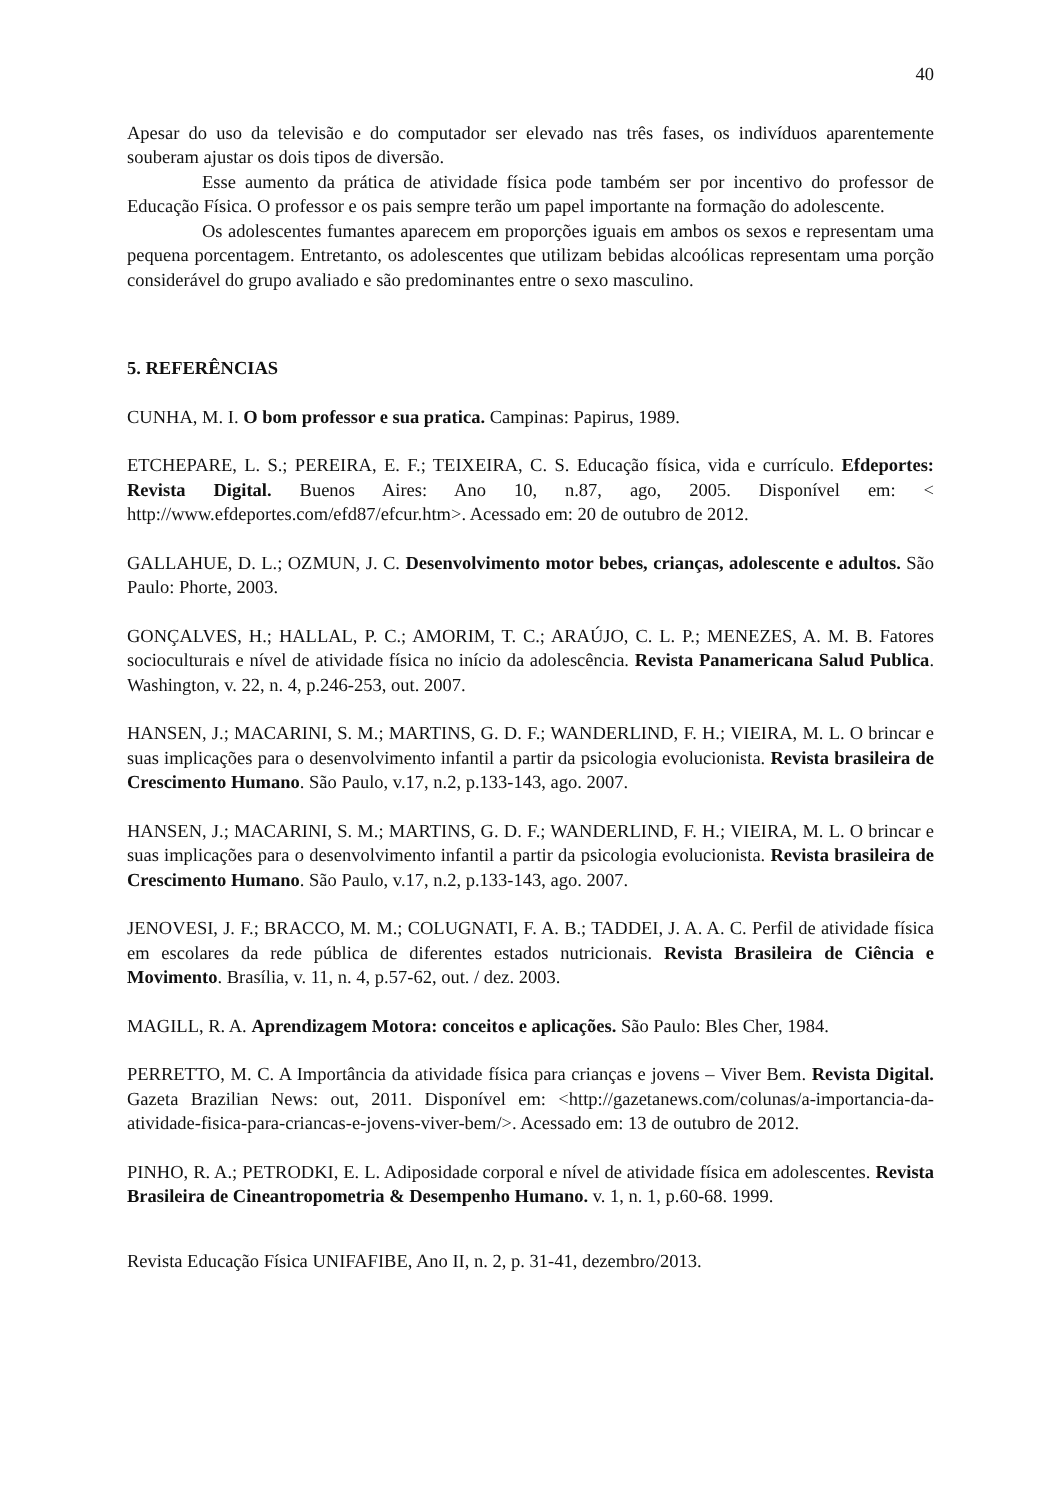40
Apesar do uso da televisão e do computador ser elevado nas três fases, os indivíduos aparentemente souberam ajustar os dois tipos de diversão.
Esse aumento da prática de atividade física pode também ser por incentivo do professor de Educação Física. O professor e os pais sempre terão um papel importante na formação do adolescente.
Os adolescentes fumantes aparecem em proporções iguais em ambos os sexos e representam uma pequena porcentagem. Entretanto, os adolescentes que utilizam bebidas alcoólicas representam uma porção considerável do grupo avaliado e são predominantes entre o sexo masculino.
5. REFERÊNCIAS
CUNHA, M. I. O bom professor e sua pratica. Campinas: Papirus, 1989.
ETCHEPARE, L. S.; PEREIRA, E. F.; TEIXEIRA, C. S. Educação física, vida e currículo. Efdeportes: Revista Digital. Buenos Aires: Ano 10, n.87, ago, 2005. Disponível em: < http://www.efdeportes.com/efd87/efcur.htm>. Acessado em: 20 de outubro de 2012.
GALLAHUE, D. L.; OZMUN, J. C. Desenvolvimento motor bebes, crianças, adolescente e adultos. São Paulo: Phorte, 2003.
GONÇALVES, H.; HALLAL, P. C.; AMORIM, T. C.; ARAÚJO, C. L. P.; MENEZES, A. M. B. Fatores socioculturais e nível de atividade física no início da adolescência. Revista Panamericana Salud Publica. Washington, v. 22, n. 4, p.246-253, out. 2007.
HANSEN, J.; MACARINI, S. M.; MARTINS, G. D. F.; WANDERLIND, F. H.; VIEIRA, M. L. O brincar e suas implicações para o desenvolvimento infantil a partir da psicologia evolucionista. Revista brasileira de Crescimento Humano. São Paulo, v.17, n.2, p.133-143, ago. 2007.
HANSEN, J.; MACARINI, S. M.; MARTINS, G. D. F.; WANDERLIND, F. H.; VIEIRA, M. L. O brincar e suas implicações para o desenvolvimento infantil a partir da psicologia evolucionista. Revista brasileira de Crescimento Humano. São Paulo, v.17, n.2, p.133-143, ago. 2007.
JENOVESI, J. F.; BRACCO, M. M.; COLUGNATI, F. A. B.; TADDEI, J. A. A. C. Perfil de atividade física em escolares da rede pública de diferentes estados nutricionais. Revista Brasileira de Ciência e Movimento. Brasília, v. 11, n. 4, p.57-62, out. / dez. 2003.
MAGILL, R. A. Aprendizagem Motora: conceitos e aplicações. São Paulo: Bles Cher, 1984.
PERRETTO, M. C. A Importância da atividade física para crianças e jovens – Viver Bem. Revista Digital. Gazeta Brazilian News: out, 2011. Disponível em: <http://gazetanews.com/colunas/a-importancia-da-atividade-fisica-para-criancas-e-jovens-viver-bem/>. Acessado em: 13 de outubro de 2012.
PINHO, R. A.; PETRODKI, E. L. Adiposidade corporal e nível de atividade física em adolescentes. Revista Brasileira de Cineantropometria & Desempenho Humano. v. 1, n. 1, p.60-68. 1999.
Revista Educação Física UNIFAFIBE, Ano II, n. 2, p. 31-41, dezembro/2013.